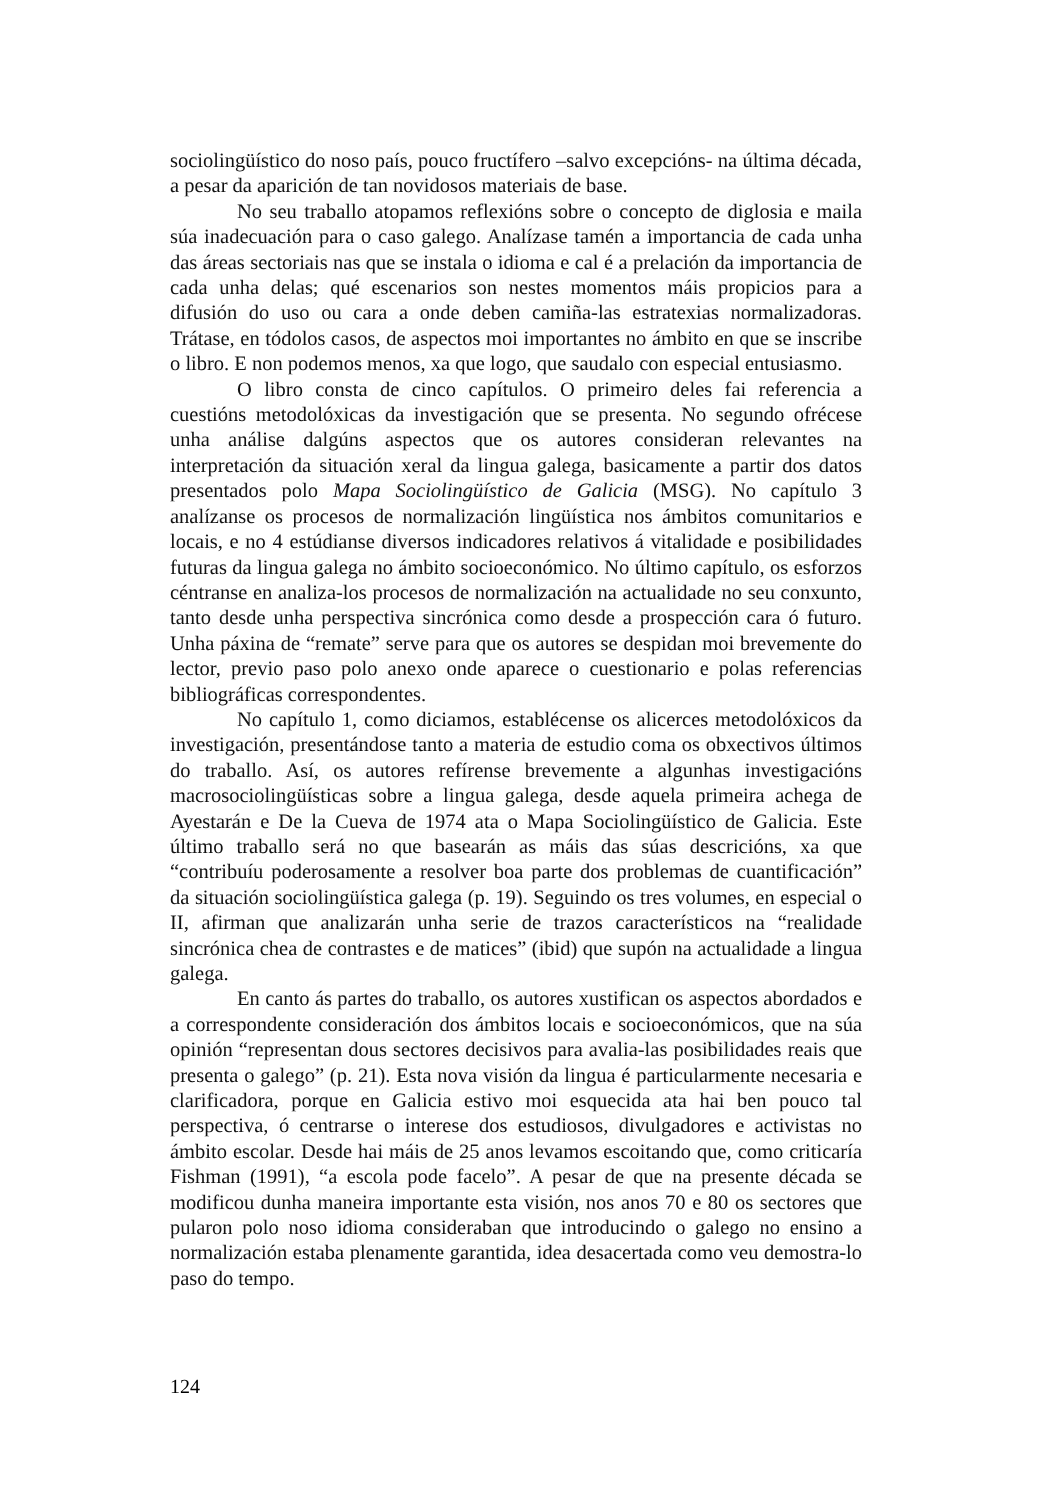sociolingüístico do noso país, pouco fructífero –salvo excepcións- na última década, a pesar da aparición de tan novidosos materiais de base.
No seu traballo atopamos reflexións sobre o concepto de diglosia e maila súa inadecuación para o caso galego. Analízase tamén a importancia de cada unha das áreas sectoriais nas que se instala o idioma e cal é a prelación da importancia de cada unha delas; qué escenarios son nestes momentos máis propicios para a difusión do uso ou cara a onde deben camiña-las estratexias normalizadoras. Trátase, en tódolos casos, de aspectos moi importantes no ámbito en que se inscribe o libro. E non podemos menos, xa que logo, que saudalo con especial entusiasmo.
O libro consta de cinco capítulos. O primeiro deles fai referencia a cuestións metodolóxicas da investigación que se presenta. No segundo ofrécese unha análise dalgúns aspectos que os autores consideran relevantes na interpretación da situación xeral da lingua galega, basicamente a partir dos datos presentados polo Mapa Sociolingüístico de Galicia (MSG). No capítulo 3 analízanse os procesos de normalización lingüística nos ámbitos comunitarios e locais, e no 4 estúdianse diversos indicadores relativos á vitalidade e posibilidades futuras da lingua galega no ámbito socioeconómico. No último capítulo, os esforzos céntranse en analiza-los procesos de normalización na actualidade no seu conxunto, tanto desde unha perspectiva sincrónica como desde a prospección cara ó futuro. Unha páxina de “remate” serve para que os autores se despidan moi brevemente do lector, previo paso polo anexo onde aparece o cuestionario e polas referencias bibliográficas correspondentes.
No capítulo 1, como diciamos, establécense os alicerces metodolóxicos da investigación, presentándose tanto a materia de estudio coma os obxectivos últimos do traballo. Así, os autores refírense brevemente a algunhas investigacións macrosociolingüísticas sobre a lingua galega, desde aquela primeira achega de Ayestarán e De la Cueva de 1974 ata o Mapa Sociolingüístico de Galicia. Este último traballo será no que basearán as máis das súas descricións, xa que “contribuíu poderosamente a resolver boa parte dos problemas de cuantificación” da situación sociolingüística galega (p. 19). Seguindo os tres volumes, en especial o II, afirman que analizarán unha serie de trazos característicos na “realidade sincrónica chea de contrastes e de matices” (ibid) que supón na actualidade a lingua galega.
En canto ás partes do traballo, os autores xustifican os aspectos abordados e a correspondente consideración dos ámbitos locais e socioeconómicos, que na súa opinión “representan dous sectores decisivos para avalia-las posibilidades reais que presenta o galego” (p. 21). Esta nova visión da lingua é particularmente necesaria e clarificadora, porque en Galicia estivo moi esquecida ata hai ben pouco tal perspectiva, ó centrarse o interese dos estudiosos, divulgadores e activistas no ámbito escolar. Desde hai máis de 25 anos levamos escoitando que, como criticaría Fishman (1991), “a escola pode facelo”. A pesar de que na presente década se modificou dunha maneira importante esta visión, nos anos 70 e 80 os sectores que pularon polo noso idioma consideraban que introducindo o galego no ensino a normalización estaba plenamente garantida, idea desacertada como veu demostra-lo paso do tempo.
124